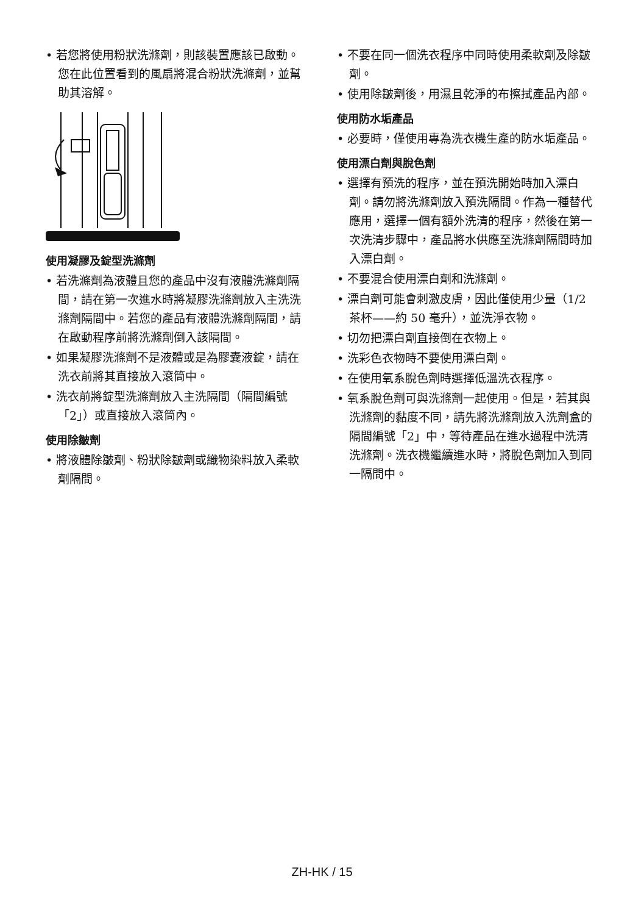• 若您將使用粉狀洗滌劑，則該裝置應該已啟動。您在此位置看到的風扇將混合粉狀洗滌劑，並幫助其溶解。
使用凝膠及錠型洗滌劑
• 若洗滌劑為液體且您的產品中沒有液體洗滌劑隔間，請在第一次進水時將凝膠洗滌劑放入主洗洗滌劑隔間中。若您的產品有液體洗滌劑隔間，請在啟動程序前將洗滌劑倒入該隔間。
• 如果凝膠洗滌劑不是液體或是為膠囊液錠，請在洗衣前將其直接放入滾筒中。
• 洗衣前將錠型洗滌劑放入主洗隔間（隔間編號「2」）或直接放入滾筒內。
使用除皺劑
• 將液體除皺劑、粉狀除皺劑或織物染料放入柔軟劑隔間。
• 不要在同一個洗衣程序中同時使用柔軟劑及除皺劑。
• 使用除皺劑後，用濕且乾淨的布擦拭產品內部。
使用防水垢產品
• 必要時，僅使用專為洗衣機生產的防水垢產品。
使用漂白劑與脫色劑
• 選擇有預洗的程序，並在預洗開始時加入漂白劑。請勿將洗滌劑放入預洗隔間。作為一種替代應用，選擇一個有額外洗清的程序，然後在第一次洗清步驟中，產品將水供應至洗滌劑隔間時加入漂白劑。
• 不要混合使用漂白劑和洗滌劑。
• 漂白劑可能會刺激皮膚，因此僅使用少量（1/2 茶杯——約 50 毫升），並洗淨衣物。
• 切勿把漂白劑直接倒在衣物上。
• 洗彩色衣物時不要使用漂白劑。
• 在使用氧系脫色劑時選擇低溫洗衣程序。
• 氧系脫色劑可與洗滌劑一起使用。但是，若其與洗滌劑的黏度不同，請先將洗滌劑放入洗劑盒的隔間編號「2」中，等待產品在進水過程中洗清洗滌劑。洗衣機繼續進水時，將脫色劑加入到同一隔間中。
ZH-HK / 15